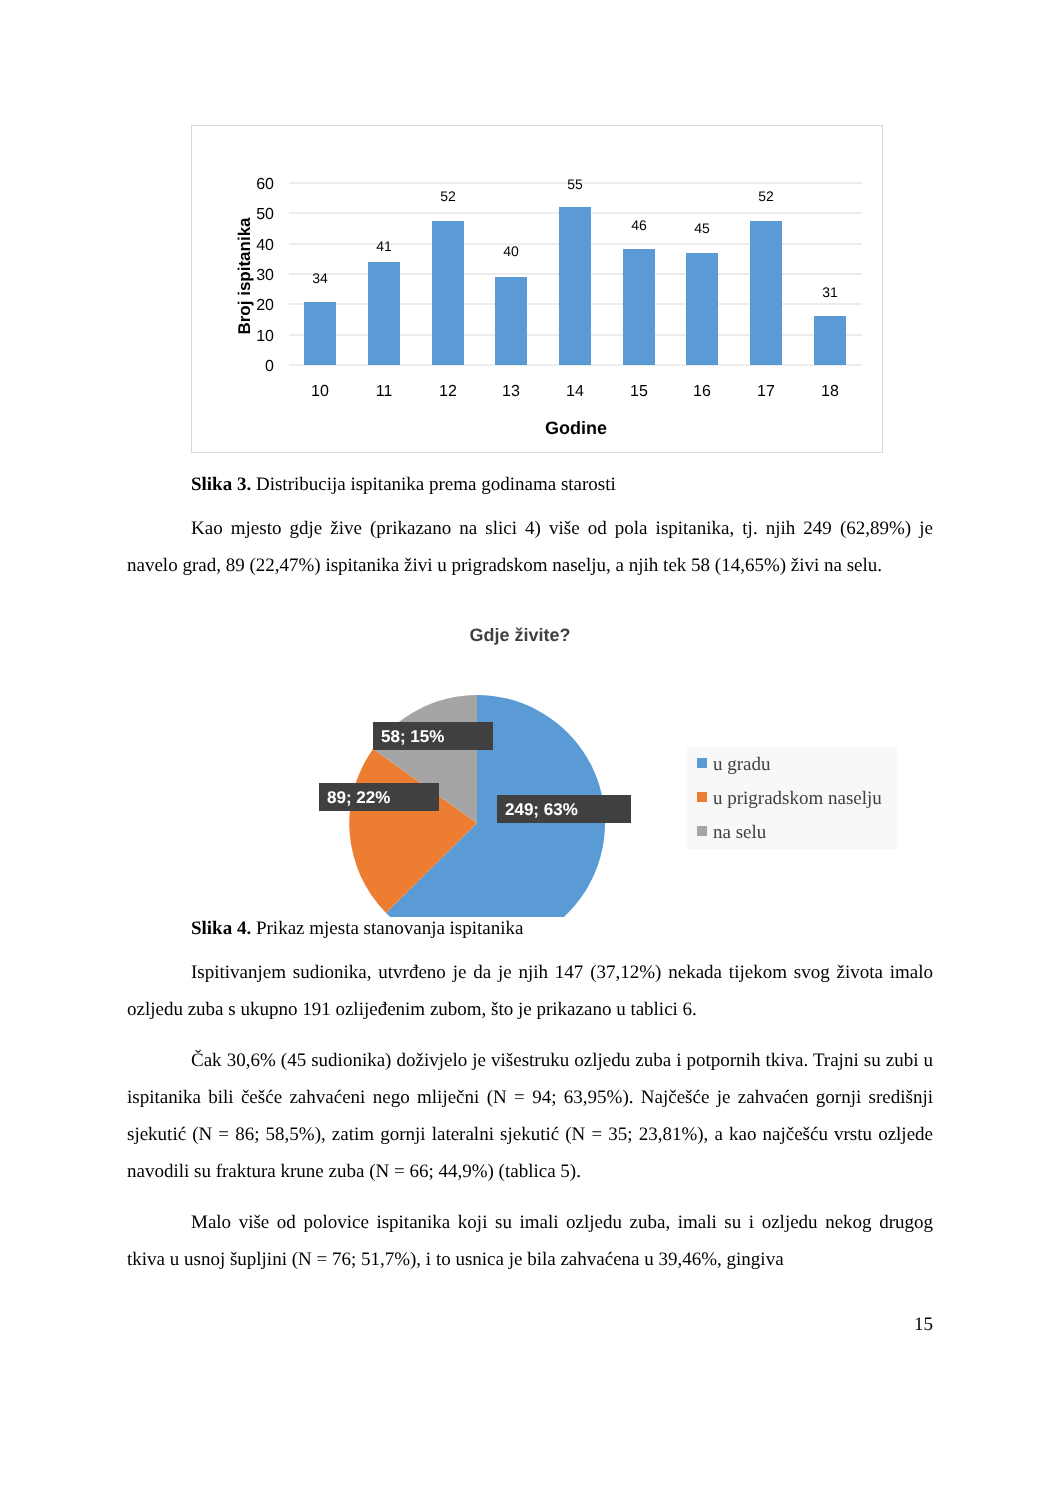60
50
40
30
20
10
0
34
41
52
40
55
46
45
52
31
10
11
12
13
14
15
16
17
18
Godine
Broj ispitanika
Slika 3. Distribucija ispitanika prema godinama starosti
Kao mjesto gdje žive (prikazano na slici 4) više od pola ispitanika, tj. njih 249 (62,89%) je navelo grad, 89 (22,47%) ispitanika živi u prigradskom naselju, a njih tek 58 (14,65%) živi na selu.
Gdje živite?
58; 15%
89; 22%
249; 63%
u gradu
u prigradskom naselju
na selu
Slika 4. Prikaz mjesta stanovanja ispitanika
Ispitivanjem sudionika, utvrđeno je da je njih 147 (37,12%) nekada tijekom svog života imalo ozljedu zuba s ukupno 191 ozlijeđenim zubom, što je prikazano u tablici 6.
Čak 30,6% (45 sudionika) doživjelo je višestruku ozljedu zuba i potpornih tkiva. Trajni su zubi u ispitanika bili češće zahvaćeni nego mliječni (N = 94; 63,95%). Najčešće je zahvaćen gornji središnji sjekutić (N = 86; 58,5%), zatim gornji lateralni sjekutić (N = 35; 23,81%), a kao najčešću vrstu ozljede navodili su fraktura krune zuba (N = 66; 44,9%) (tablica 5).
Malo više od polovice ispitanika koji su imali ozljedu zuba, imali su i ozljedu nekog drugog tkiva u usnoj šupljini (N = 76; 51,7%), i to usnica je bila zahvaćena u 39,46%, gingiva
15